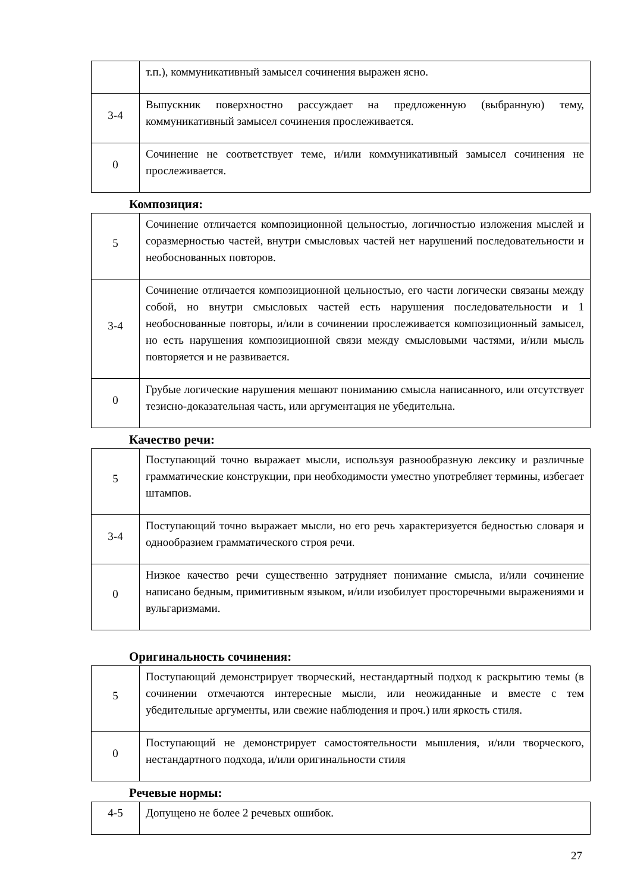| | т.п.), коммуникативный замысел сочинения выражен ясно. |
| 3-4 | Выпускник поверхностно рассуждает на предложенную (выбранную) тему, коммуникативный замысел сочинения прослеживается. |
| 0 | Сочинение не соответствует теме, и/или коммуникативный замысел сочинения не прослеживается. |
Композиция:
| 5 | Сочинение отличается композиционной цельностью, логичностью изложения мыслей и соразмерностью частей, внутри смысловых частей нет нарушений последовательности и необоснованных повторов. |
| 3-4 | Сочинение отличается композиционной цельностью, его части логически связаны между собой, но внутри смысловых частей есть нарушения последовательности и 1 необоснованные повторы, и/или в сочинении прослеживается композиционный замысел, но есть нарушения композиционной связи между смысловыми частями, и/или мысль повторяется и не развивается. |
| 0 | Грубые логические нарушения мешают пониманию смысла написанного, или отсутствует тезисно-доказательная часть, или аргументация не убедительна. |
Качество речи:
| 5 | Поступающий точно выражает мысли, используя разнообразную лексику и различные грамматические конструкции, при необходимости уместно употребляет термины, избегает штампов. |
| 3-4 | Поступающий точно выражает мысли, но его речь характеризуется бедностью словаря и однообразием грамматического строя речи. |
| 0 | Низкое качество речи существенно затрудняет понимание смысла, и/или сочинение написано бедным, примитивным языком, и/или изобилует просторечными выражениями и вульгаризмами. |
Оригинальность сочинения:
| 5 | Поступающий демонстрирует творческий, нестандартный подход к раскрытию темы (в сочинении отмечаются интересные мысли, или неожиданные и вместе с тем убедительные аргументы, или свежие наблюдения и проч.) или яркость стиля. |
| 0 | Поступающий не демонстрирует самостоятельности мышления, и/или творческого, нестандартного подхода, и/или оригинальности стиля |
Речевые нормы:
| 4-5 | Допущено не более 2 речевых ошибок. |
27